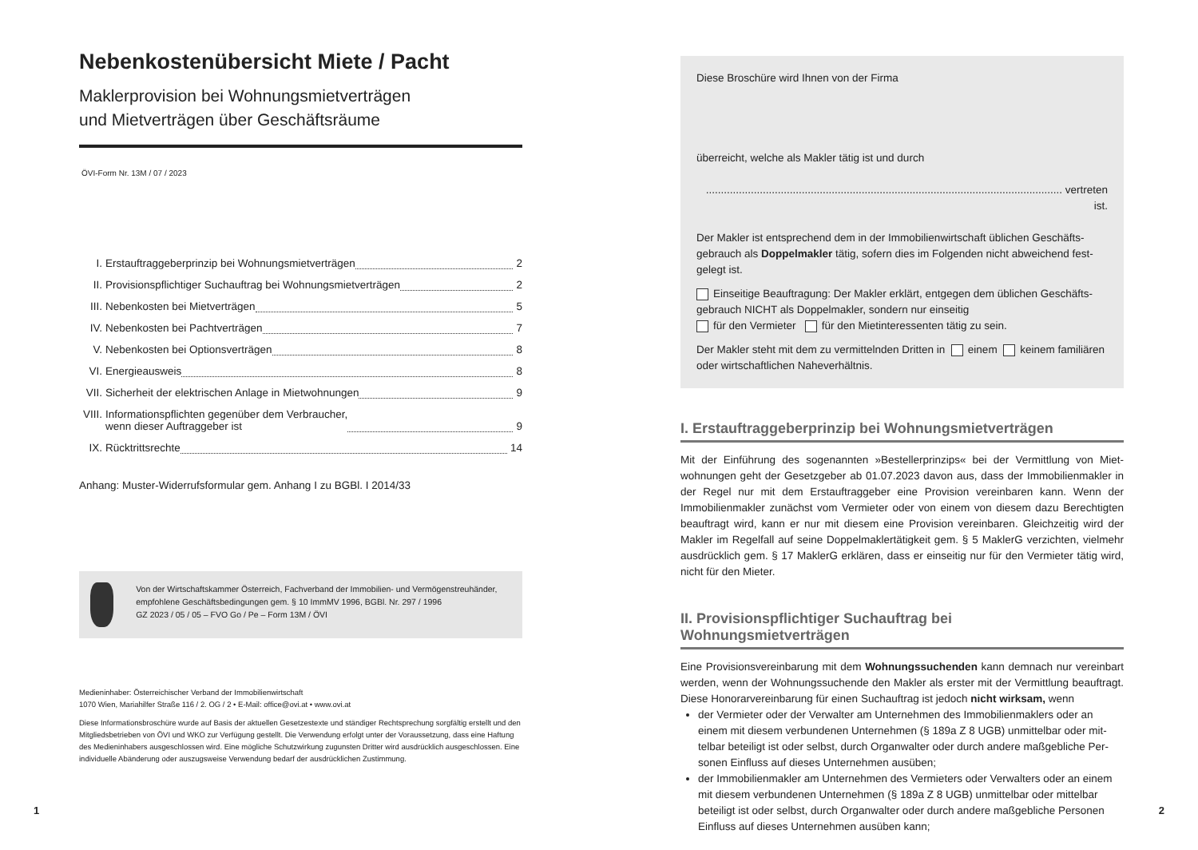Nebenkostenübersicht Miete / Pacht
Maklerprovision bei Wohnungsmietverträgen
und Mietverträgen über Geschäftsräume
ÖVI-Form Nr. 13M / 07 / 2023
I. Erstauftraggeberprinzip bei Wohnungsmietverträgen 2
II. Provisionspflichtiger Suchauftrag bei Wohnungsmietverträgen 2
III. Nebenkosten bei Mietverträgen 5
IV. Nebenkosten bei Pachtverträgen 7
V. Nebenkosten bei Optionsverträgen 8
VI. Energieausweis 8
VII. Sicherheit der elektrischen Anlage in Mietwohnungen 9
VIII. Informationspflichten gegenüber dem Verbraucher,
wenn dieser Auftraggeber ist 9
IX. Rücktrittsrechte 14
Anhang: Muster-Widerrufsformular gem. Anhang I zu BGBl. I 2014/33
Von der Wirtschaftskammer Österreich, Fachverband der Immobilien- und Vermögenstreu­händer, empfohlene Geschäftsbedingungen gem. § 10 ImmMV 1996, BGBl. Nr. 297 / 1996
GZ 2023 / 05 / 05 – FVO Go / Pe – Form 13M / ÖVI
Medieninhaber: Österreichischer Verband der Immobilienwirtschaft
1070 Wien, Mariahilfer Straße 116 / 2. OG / 2 • E-Mail: office@ovi.at • www.ovi.at
Diese Informationsbroschüre wurde auf Basis der aktuellen Gesetzestexte und ständiger Rechtsprechung sorgfältig erstellt und den Mitgliedsbetrieben von ÖVI und WKO zur Verfügung gestellt. Die Verwendung erfolgt unter der Voraussetzung, dass eine Haftung des Medieninhabers ausgeschlossen wird. Eine mögliche Schutzwirkung zugunsten Dritter wird ausdrücklich ausgeschlossen. Eine individuelle Abänderung oder auszugsweise Verwendung bedarf der ausdrücklichen Zustimmung.
Diese Broschüre wird Ihnen von der Firma
überreicht, welche als Makler tätig ist und durch
....................................................................................................................... vertreten ist.
Der Makler ist entsprechend dem in der Immobilienwirtschaft üblichen Geschäfts­gebrauch als Doppelmakler tätig, sofern dies im Folgenden nicht abweichend fest­gelegt ist.
Einseitige Beauftragung: Der Makler erklärt, entgegen dem üblichen Geschäfts­gebrauch NICHT als Doppelmakler, sondern nur einseitig
für den Vermieter für den Mietinteressenten tätig zu sein.
Der Makler steht mit dem zu vermittelnden Dritten in einem keinem familiären oder wirtschaftlichen Naheverhältnis.
I. Erstauftraggeberprinzip bei Wohnungsmietverträgen
Mit der Einführung des sogenannten »Bestellerprinzips« bei der Vermittlung von Miet­wohnungen geht der Gesetzgeber ab 01.07.2023 davon aus, dass der Immobilienmakler in der Regel nur mit dem Erstauftraggeber eine Provision vereinbaren kann. Wenn der Immobilienmakler zunächst vom Vermieter oder von einem von diesem dazu Berechtig­ten beauftragt wird, kann er nur mit diesem eine Provision vereinbaren. Gleichzeitig wird der Makler im Regelfall auf seine Doppelmaklertätigkeit gem. § 5 MaklerG verzichten, viel­mehr ausdrücklich gem. § 17 MaklerG erklären, dass er einseitig nur für den Vermieter tä­tig wird, nicht für den Mieter.
II. Provisionspflichtiger Suchauftrag bei Wohnungsmietverträgen
Eine Provisionsvereinbarung mit dem Wohnungssuchenden kann demnach nur vereinbart werden, wenn der Wohnungssuchende den Makler als erster mit der Vermittlung beauf­tragt. Diese Honorarvereinbarung für einen Suchauftrag ist jedoch nicht wirksam, wenn
der Vermieter oder der Verwalter am Unternehmen des Immobilienmaklers oder an einem mit diesem verbundenen Unternehmen (§ 189a Z 8 UGB) unmittelbar oder mit­telbar beteiligt ist oder selbst, durch Organwalter oder durch andere maßgebliche Per­sonen Einfluss auf dieses Unternehmen ausüben;
der Immobilienmakler am Unternehmen des Vermieters oder Verwalters oder an ei­nem mit diesem verbundenen Unternehmen (§ 189a Z 8 UGB) unmittelbar oder mit­telbar beteiligt ist oder selbst, durch Organwalter oder durch andere maßgebliche Per­sonen Einfluss auf dieses Unternehmen ausüben kann;
1 2